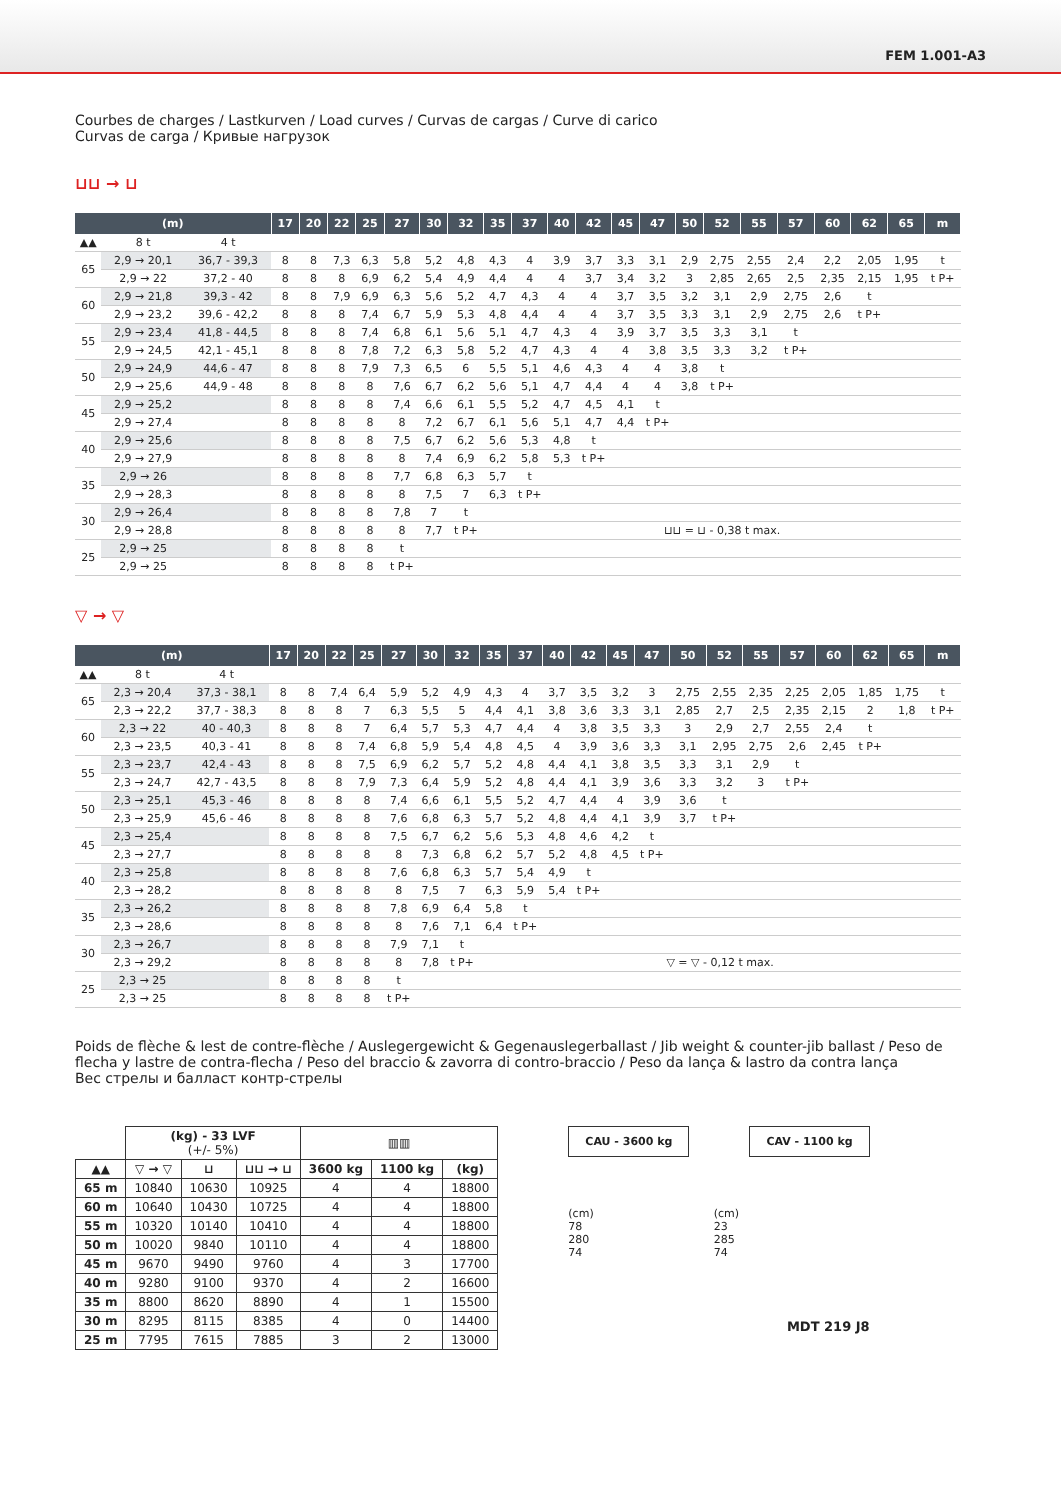FEM 1.001-A3
Courbes de charges / Lastkurven / Load curves / Curvas de cargas / Curve di carico
Curvas de carga / Кривые нагрузок
⊔⊔ → ⊔
| (m) | | | 17 | 20 | 22 | 25 | 27 | 30 | 32 | 35 | 37 | 40 | 42 | 45 | 47 | 50 | 52 | 55 | 57 | 60 | 62 | 65 | m |
| --- | --- | --- | --- | --- | --- | --- | --- | --- | --- | --- | --- | --- | --- | --- | --- | --- | --- | --- | --- | --- | --- | --- | --- |
| ▲▲ | 8 t | 4 t | | | | | | | | | | | | | | | | | | | | | |
| 65 | 2,9 → 20,1 | 36,7 - 39,3 | 8 | 8 | 7,3 | 6,3 | 5,8 | 5,2 | 4,8 | 4,3 | 4 | 3,9 | 3,7 | 3,3 | 3,1 | 2,9 | 2,75 | 2,55 | 2,4 | 2,2 | 2,05 | 1,95 | t |
| | 2,9 → 22 | 37,2 - 40 | 8 | 8 | 8 | 6,9 | 6,2 | 5,4 | 4,9 | 4,4 | 4 | 4 | 3,7 | 3,4 | 3,2 | 3 | 2,85 | 2,65 | 2,5 | 2,35 | 2,15 | 1,95 | t P+ |
| 60 | 2,9 → 21,8 | 39,3 - 42 | 8 | 8 | 7,9 | 6,9 | 6,3 | 5,6 | 5,2 | 4,7 | 4,3 | 4 | 4 | 3,7 | 3,5 | 3,2 | 3,1 | 2,9 | 2,75 | 2,6 | t | | |
| | 2,9 → 23,2 | 39,6 - 42,2 | 8 | 8 | 8 | 7,4 | 6,7 | 5,9 | 5,3 | 4,8 | 4,4 | 4 | 4 | 3,7 | 3,5 | 3,3 | 3,1 | 2,9 | 2,75 | 2,6 | t P+ | | |
| 55 | 2,9 → 23,4 | 41,8 - 44,5 | 8 | 8 | 8 | 7,4 | 6,8 | 6,1 | 5,6 | 5,1 | 4,7 | 4,3 | 4 | 3,9 | 3,7 | 3,5 | 3,3 | 3,1 | t | | | | |
| | 2,9 → 24,5 | 42,1 - 45,1 | 8 | 8 | 8 | 7,8 | 7,2 | 6,3 | 5,8 | 5,2 | 4,7 | 4,3 | 4 | 4 | 3,8 | 3,5 | 3,3 | 3,2 | t P+ | | | | |
| 50 | 2,9 → 24,9 | 44,6 - 47 | 8 | 8 | 8 | 7,9 | 7,3 | 6,5 | 6 | 5,5 | 5,1 | 4,6 | 4,3 | 4 | 4 | 3,8 | t | | | | | | |
| | 2,9 → 25,6 | 44,9 - 48 | 8 | 8 | 8 | 8 | 7,6 | 6,7 | 6,2 | 5,6 | 5,1 | 4,7 | 4,4 | 4 | 4 | 3,8 | t P+ | | | | | | |
| 45 | 2,9 → 25,2 | | 8 | 8 | 8 | 8 | 7,4 | 6,6 | 6,1 | 5,5 | 5,2 | 4,7 | 4,5 | 4,1 | t | | | | | | | | |
| | 2,9 → 27,4 | | 8 | 8 | 8 | 8 | 8 | 7,2 | 6,7 | 6,1 | 5,6 | 5,1 | 4,7 | 4,4 | t P+ | | | | | | | | |
| 40 | 2,9 → 25,6 | | 8 | 8 | 8 | 8 | 7,5 | 6,7 | 6,2 | 5,6 | 5,3 | 4,8 | t | | | | | | | | | | |
| | 2,9 → 27,9 | | 8 | 8 | 8 | 8 | 8 | 7,4 | 6,9 | 6,2 | 5,8 | 5,3 | t P+ | | | | | | | | | | |
| 35 | 2,9 → 26 | | 8 | 8 | 8 | 8 | 7,7 | 6,8 | 6,3 | 5,7 | t | | | | | | | | | | | | |
| | 2,9 → 28,3 | | 8 | 8 | 8 | 8 | 8 | 7,5 | 7 | 6,3 | t P+ | | | | | | | | | | | | |
| 30 | 2,9 → 26,4 | | 8 | 8 | 8 | 8 | 7,8 | 7 | t | | | | | | | | | | | | | | |
| | 2,9 → 28,8 | | 8 | 8 | 8 | 8 | 8 | 7,7 | t P+ | ⊔⊔ = ⊔ - 0,38 t max. | | | | | | | | | | | | | |
| 25 | 2,9 → 25 | | 8 | 8 | 8 | 8 | t | | | | | | | | | | | | | | | | |
| | 2,9 → 25 | | 8 | 8 | 8 | 8 | t P+ | | | | | | | | | | | | | | | | |
▽ → ▽
| (m) | | | 17 | 20 | 22 | 25 | 27 | 30 | 32 | 35 | 37 | 40 | 42 | 45 | 47 | 50 | 52 | 55 | 57 | 60 | 62 | 65 | m |
| --- | --- | --- | --- | --- | --- | --- | --- | --- | --- | --- | --- | --- | --- | --- | --- | --- | --- | --- | --- | --- | --- | --- | --- |
| ▲▲ | 8 t | 4 t | | | | | | | | | | | | | | | | | | | | | |
| 65 | 2,3 → 20,4 | 37,3 - 38,1 | 8 | 8 | 7,4 | 6,4 | 5,9 | 5,2 | 4,9 | 4,3 | 4 | 3,7 | 3,5 | 3,2 | 3 | 2,75 | 2,55 | 2,35 | 2,25 | 2,05 | 1,85 | 1,75 | t |
| | 2,3 → 22,2 | 37,7 - 38,3 | 8 | 8 | 8 | 7 | 6,3 | 5,5 | 5 | 4,4 | 4,1 | 3,8 | 3,6 | 3,3 | 3,1 | 2,85 | 2,7 | 2,5 | 2,35 | 2,15 | 2 | 1,8 | t P+ |
| 60 | 2,3 → 22 | 40 - 40,3 | 8 | 8 | 8 | 7 | 6,4 | 5,7 | 5,3 | 4,7 | 4,4 | 4 | 3,8 | 3,5 | 3,3 | 3 | 2,9 | 2,7 | 2,55 | 2,4 | t | | |
| | 2,3 → 23,5 | 40,3 - 41 | 8 | 8 | 8 | 7,4 | 6,8 | 5,9 | 5,4 | 4,8 | 4,5 | 4 | 3,9 | 3,6 | 3,3 | 3,1 | 2,95 | 2,75 | 2,6 | 2,45 | t P+ | | |
| 55 | 2,3 → 23,7 | 42,4 - 43 | 8 | 8 | 8 | 7,5 | 6,9 | 6,2 | 5,7 | 5,2 | 4,8 | 4,4 | 4,1 | 3,8 | 3,5 | 3,3 | 3,1 | 2,9 | t | | | | |
| | 2,3 → 24,7 | 42,7 - 43,5 | 8 | 8 | 8 | 7,9 | 7,3 | 6,4 | 5,9 | 5,2 | 4,8 | 4,4 | 4,1 | 3,9 | 3,6 | 3,3 | 3,2 | 3 | t P+ | | | | |
| 50 | 2,3 → 25,1 | 45,3 - 46 | 8 | 8 | 8 | 8 | 7,4 | 6,6 | 6,1 | 5,5 | 5,2 | 4,7 | 4,4 | 4 | 3,9 | 3,6 | t | | | | | | |
| | 2,3 → 25,9 | 45,6 - 46 | 8 | 8 | 8 | 8 | 7,6 | 6,8 | 6,3 | 5,7 | 5,2 | 4,8 | 4,4 | 4,1 | 3,9 | 3,7 | t P+ | | | | | | |
| 45 | 2,3 → 25,4 | | 8 | 8 | 8 | 8 | 7,5 | 6,7 | 6,2 | 5,6 | 5,3 | 4,8 | 4,6 | 4,2 | t | | | | | | | | |
| | 2,3 → 27,7 | | 8 | 8 | 8 | 8 | 8 | 7,3 | 6,8 | 6,2 | 5,7 | 5,2 | 4,8 | 4,5 | t P+ | | | | | | | | |
| 40 | 2,3 → 25,8 | | 8 | 8 | 8 | 8 | 7,6 | 6,8 | 6,3 | 5,7 | 5,4 | 4,9 | t | | | | | | | | | | |
| | 2,3 → 28,2 | | 8 | 8 | 8 | 8 | 8 | 7,5 | 7 | 6,3 | 5,9 | 5,4 | t P+ | | | | | | | | | | |
| 35 | 2,3 → 26,2 | | 8 | 8 | 8 | 8 | 7,8 | 6,9 | 6,4 | 5,8 | t | | | | | | | | | | | | |
| | 2,3 → 28,6 | | 8 | 8 | 8 | 8 | 8 | 7,6 | 7,1 | 6,4 | t P+ | | | | | | | | | | | | |
| 30 | 2,3 → 26,7 | | 8 | 8 | 8 | 8 | 7,9 | 7,1 | t | | | | | | | | | | | | | | |
| | 2,3 → 29,2 | | 8 | 8 | 8 | 8 | 8 | 7,8 | t P+ | ▽ = ▽ - 0,12 t max. | | | | | | | | | | | | | |
| 25 | 2,3 → 25 | | 8 | 8 | 8 | 8 | t | | | | | | | | | | | | | | | | |
| | 2,3 → 25 | | 8 | 8 | 8 | 8 | t P+ | | | | | | | | | | | | | | | | |
Poids de flèche & lest de contre-flèche / Auslegergewicht & Gegenauslegerballast / Jib weight & counter-jib ballast / Peso de flecha y lastre de contra-flecha / Peso del braccio & zavorra di contro-braccio / Peso da lança & lastro da contra lança
Вес стрелы и балласт контр-стрелы
| | (kg) - 33 LVF (+/- 5%) | | | ▥▥ | | |
| ▲▲ | ▽ → ▽ | ⊔ | ⊔⊔ → ⊔ | 3600 kg | 1100 kg | (kg) |
| 65 m | 10840 | 10630 | 10925 | 4 | 4 | 18800 |
| 60 m | 10640 | 10430 | 10725 | 4 | 4 | 18800 |
| 55 m | 10320 | 10140 | 10410 | 4 | 4 | 18800 |
| 50 m | 10020 | 9840 | 10110 | 4 | 4 | 18800 |
| 45 m | 9670 | 9490 | 9760 | 4 | 3 | 17700 |
| 40 m | 9280 | 9100 | 9370 | 4 | 2 | 16600 |
| 35 m | 8800 | 8620 | 8890 | 4 | 1 | 15500 |
| 30 m | 8295 | 8115 | 8385 | 4 | 0 | 14400 |
| 25 m | 7795 | 7615 | 7885 | 3 | 2 | 13000 |
CAU - 3600 kg CAV - 1100 kg
(cm)
78
280
74
(cm)
23
285
74
MDT 219 J8